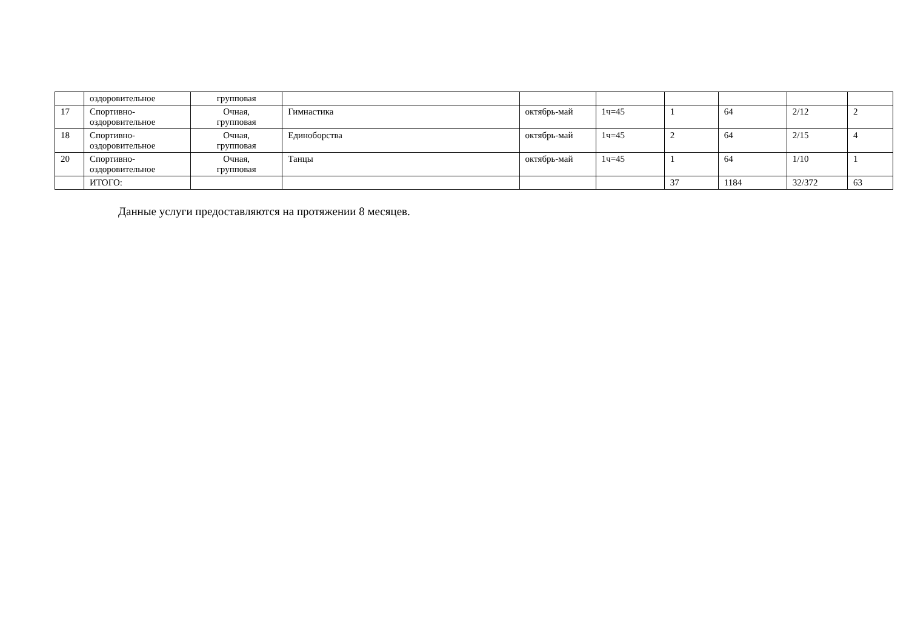| | оздоровительное | групповая | | | | | | | |
| 17 | Спортивно- оздоровительное | Очная, групповая | Гимнастика | октябрь-май | 1ч=45 | 1 | 64 | 2/12 | 2 |
| 18 | Спортивно- оздоровительное | Очная, групповая | Единоборства | октябрь-май | 1ч=45 | 2 | 64 | 2/15 | 4 |
| 20 | Спортивно- оздоровительное | Очная, групповая | Танцы | октябрь-май | 1ч=45 | 1 | 64 | 1/10 | 1 |
| | ИТОГО: | | | | | 37 | 1184 | 32/372 | 63 |
Данные услуги предоставляются на протяжении 8 месяцев.